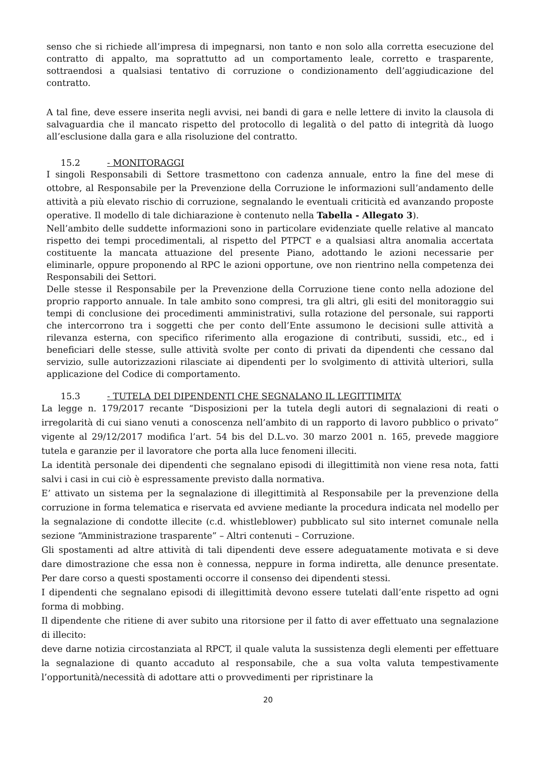senso che si richiede all’impresa di impegnarsi, non tanto e non solo alla corretta esecuzione del contratto di appalto, ma soprattutto ad un comportamento leale, corretto e trasparente, sottraendosi a qualsiasi tentativo di corruzione o condizionamento dell’aggiudicazione del contratto.
A tal fine, deve essere inserita negli avvisi, nei bandi di gara e nelle lettere di invito la clausola di salvaguardia che il mancato rispetto del protocollo di legalità o del patto di integrità dà luogo all’esclusione dalla gara e alla risoluzione del contratto.
15.2 - MONITORAGGI
I singoli Responsabili di Settore trasmettono con cadenza annuale, entro la fine del mese di ottobre, al Responsabile per la Prevenzione della Corruzione le informazioni sull’andamento delle attività a più elevato rischio di corruzione, segnalando le eventuali criticità ed avanzando proposte operative. Il modello di tale dichiarazione è contenuto nella Tabella - Allegato 3).
Nell’ambito delle suddette informazioni sono in particolare evidenziate quelle relative al mancato rispetto dei tempi procedimentali, al rispetto del PTPCT e a qualsiasi altra anomalia accertata costituente la mancata attuazione del presente Piano, adottando le azioni necessarie per eliminarle, oppure proponendo al RPC le azioni opportune, ove non rientrino nella competenza dei Responsabili dei Settori.
Delle stesse il Responsabile per la Prevenzione della Corruzione tiene conto nella adozione del proprio rapporto annuale. In tale ambito sono compresi, tra gli altri, gli esiti del monitoraggio sui tempi di conclusione dei procedimenti amministrativi, sulla rotazione del personale, sui rapporti che intercorrono tra i soggetti che per conto dell’Ente assumono le decisioni sulle attività a rilevanza esterna, con specifico riferimento alla erogazione di contributi, sussidi, etc., ed i beneficiari delle stesse, sulle attività svolte per conto di privati da dipendenti che cessano dal servizio, sulle autorizzazioni rilasciate ai dipendenti per lo svolgimento di attività ulteriori, sulla applicazione del Codice di comportamento.
15.3 - TUTELA DEI DIPENDENTI CHE SEGNALANO IL LEGITTIMITA’
La legge n. 179/2017 recante “Disposizioni per la tutela degli autori di segnalazioni di reati o irregolarità di cui siano venuti a conoscenza nell’ambito di un rapporto di lavoro pubblico o privato” vigente al 29/12/2017 modifica l’art. 54 bis del D.L.vo. 30 marzo 2001 n. 165, prevede maggiore tutela e garanzie per il lavoratore che porta alla luce fenomeni illeciti.
La identità personale dei dipendenti che segnalano episodi di illegittimità non viene resa nota, fatti salvi i casi in cui ciò è espressamente previsto dalla normativa.
E’ attivato un sistema per la segnalazione di illegittimità al Responsabile per la prevenzione della corruzione in forma telematica e riservata ed avviene mediante la procedura indicata nel modello per la segnalazione di condotte illecite (c.d. whistleblower) pubblicato sul sito internet comunale nella sezione “Amministrazione trasparente” – Altri contenuti – Corruzione.
Gli spostamenti ad altre attività di tali dipendenti deve essere adeguatamente motivata e si deve dare dimostrazione che essa non è connessa, neppure in forma indiretta, alle denunce presentate. Per dare corso a questi spostamenti occorre il consenso dei dipendenti stessi.
I dipendenti che segnalano episodi di illegittimità devono essere tutelati dall’ente rispetto ad ogni forma di mobbing.
Il dipendente che ritiene di aver subito una ritorsione per il fatto di aver effettuato una segnalazione di illecito:
deve darne notizia circostanziata al RPCT, il quale valuta la sussistenza degli elementi per effettuare la segnalazione di quanto accaduto al responsabile, che a sua volta valuta tempestivamente l’opportunità/necessità di adottare atti o provvedimenti per ripristinare la
20